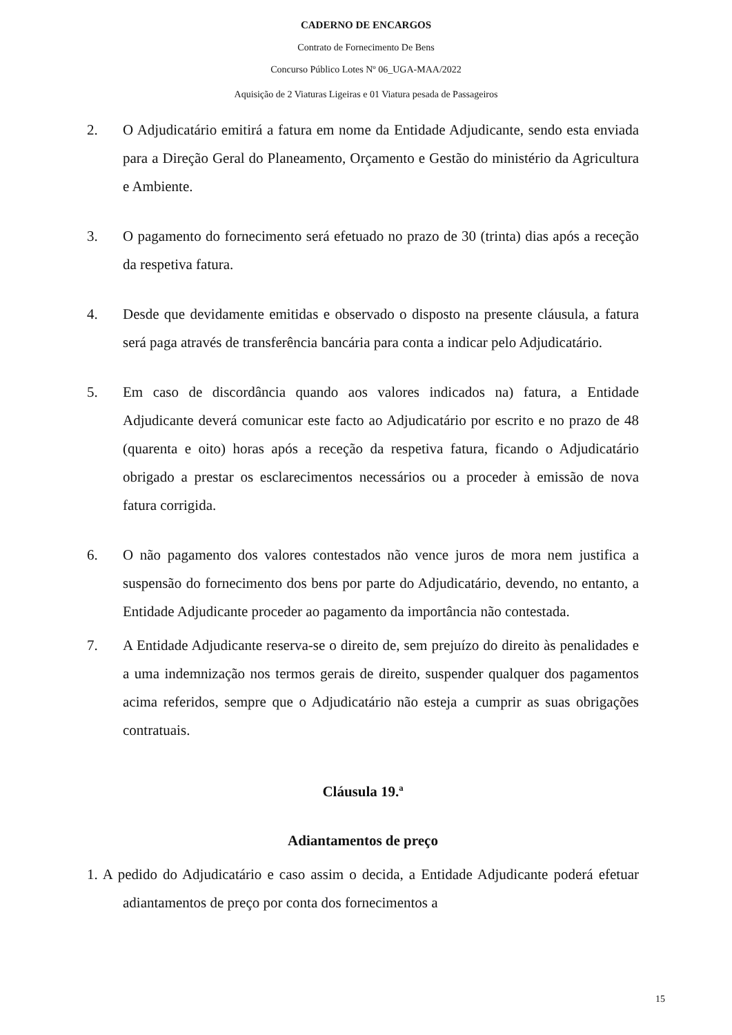CADERNO DE ENCARGOS
Contrato de Fornecimento De Bens
Concurso Público Lotes Nº 06_UGA-MAA/2022
Aquisição de 2 Viaturas Ligeiras e 01 Viatura pesada de Passageiros
2. O Adjudicatário emitirá a fatura em nome da Entidade Adjudicante, sendo esta enviada para a Direção Geral do Planeamento, Orçamento e Gestão do ministério da Agricultura e Ambiente.
3. O pagamento do fornecimento será efetuado no prazo de 30 (trinta) dias após a receção da respetiva fatura.
4. Desde que devidamente emitidas e observado o disposto na presente cláusula, a fatura será paga através de transferência bancária para conta a indicar pelo Adjudicatário.
5. Em caso de discordância quando aos valores indicados na) fatura, a Entidade Adjudicante deverá comunicar este facto ao Adjudicatário por escrito e no prazo de 48 (quarenta e oito) horas após a receção da respetiva fatura, ficando o Adjudicatário obrigado a prestar os esclarecimentos necessários ou a proceder à emissão de nova fatura corrigida.
6. O não pagamento dos valores contestados não vence juros de mora nem justifica a suspensão do fornecimento dos bens por parte do Adjudicatário, devendo, no entanto, a Entidade Adjudicante proceder ao pagamento da importância não contestada.
7. A Entidade Adjudicante reserva-se o direito de, sem prejuízo do direito às penalidades e a uma indemnização nos termos gerais de direito, suspender qualquer dos pagamentos acima referidos, sempre que o Adjudicatário não esteja a cumprir as suas obrigações contratuais.
Cláusula 19.ª
Adiantamentos de preço
1. A pedido do Adjudicatário e caso assim o decida, a Entidade Adjudicante poderá efetuar adiantamentos de preço por conta dos fornecimentos a
15